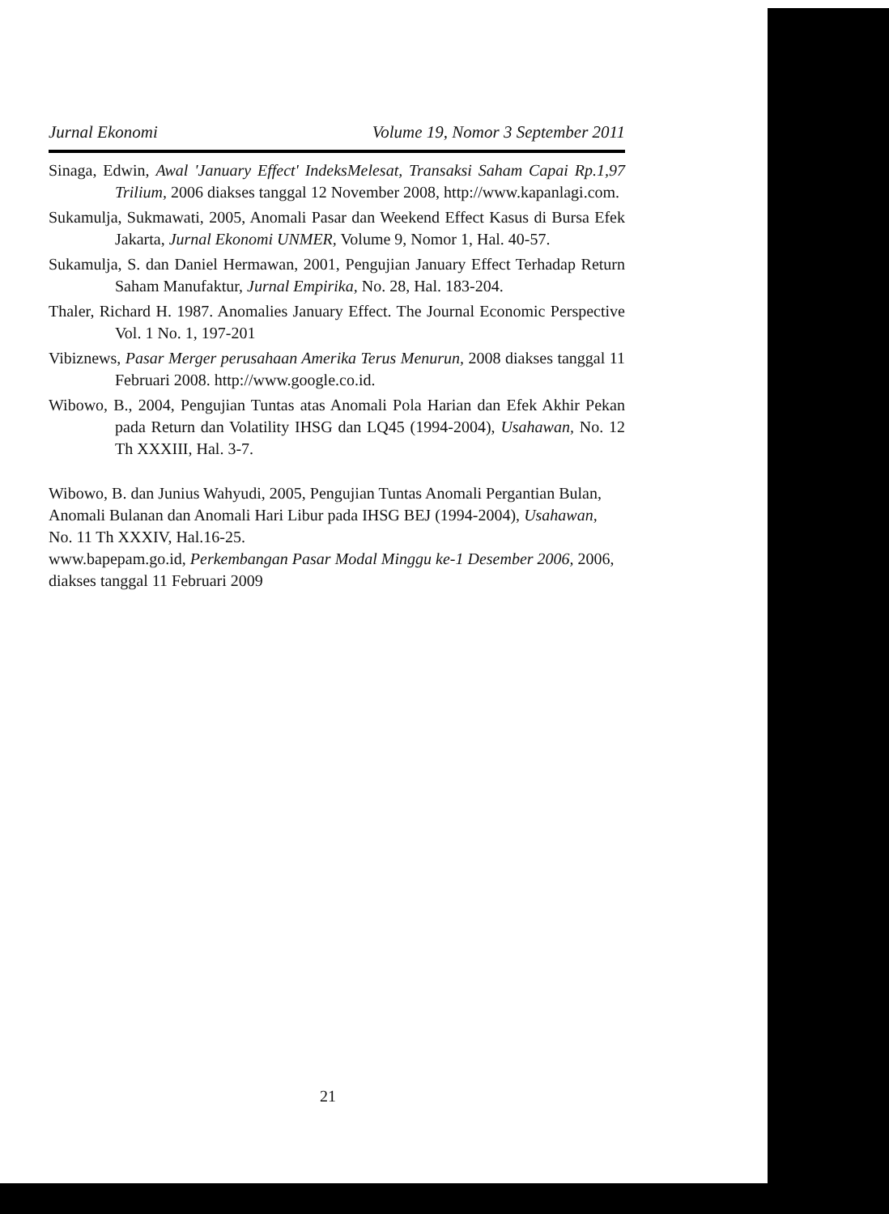Jurnal Ekonomi Volume 19, Nomor 3 September 2011
Sinaga, Edwin, Awal 'January Effect' IndeksMelesat, Transaksi Saham Capai Rp.1,97 Trilium, 2006 diakses tanggal 12 November 2008, http://www.kapanlagi.com.
Sukamulja, Sukmawati, 2005, Anomali Pasar dan Weekend Effect Kasus di Bursa Efek Jakarta, Jurnal Ekonomi UNMER, Volume 9, Nomor 1, Hal. 40-57.
Sukamulja, S. dan Daniel Hermawan, 2001, Pengujian January Effect Terhadap Return Saham Manufaktur, Jurnal Empirika, No. 28, Hal. 183-204.
Thaler, Richard H. 1987. Anomalies January Effect. The Journal Economic Perspective Vol. 1 No. 1, 197-201
Vibiznews, Pasar Merger perusahaan Amerika Terus Menurun, 2008 diakses tanggal 11 Februari 2008. http://www.google.co.id.
Wibowo, B., 2004, Pengujian Tuntas atas Anomali Pola Harian dan Efek Akhir Pekan pada Return dan Volatility IHSG dan LQ45 (1994-2004), Usahawan, No. 12 Th XXXIII, Hal. 3-7.
Wibowo, B. dan Junius Wahyudi, 2005, Pengujian Tuntas Anomali Pergantian Bulan, Anomali Bulanan dan Anomali Hari Libur pada IHSG BEJ (1994-2004), Usahawan, No. 11 Th XXXIV, Hal.16-25.
www.bapepam.go.id, Perkembangan Pasar Modal Minggu ke-1 Desember 2006, 2006, diakses tanggal 11 Februari 2009
21